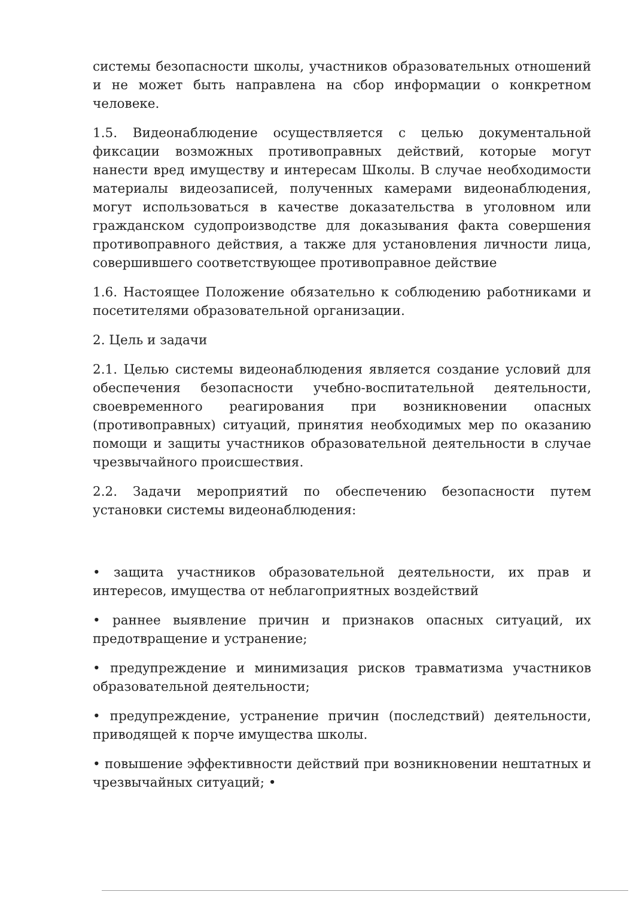системы безопасности школы, участников образовательных отношений и не может быть направлена на сбор информации о конкретном человеке.
1.5. Видеонаблюдение осуществляется с целью документальной фиксации возможных противоправных действий, которые могут нанести вред имуществу и интересам Школы. В случае необходимости материалы видеозаписей, полученных камерами видеонаблюдения, могут использоваться в качестве доказательства в уголовном или гражданском судопроизводстве для доказывания факта совершения противоправного действия, а также для установления личности лица, совершившего соответствующее противоправное действие
1.6. Настоящее Положение обязательно к соблюдению работниками и посетителями образовательной организации.
2. Цель и задачи
2.1. Целью системы видеонаблюдения является создание условий для обеспечения безопасности учебно-воспитательной деятельности, своевременного реагирования при возникновении опасных (противоправных) ситуаций, принятия необходимых мер по оказанию помощи и защиты участников образовательной деятельности в случае чрезвычайного происшествия.
2.2. Задачи мероприятий по обеспечению безопасности путем установки системы видеонаблюдения:
• защита участников образовательной деятельности, их прав и интересов, имущества от неблагоприятных воздействий
• раннее выявление причин и признаков опасных ситуаций, их предотвращение и устранение;
• предупреждение и минимизация рисков травматизма участников образовательной деятельности;
• предупреждение, устранение причин (последствий) деятельности, приводящей к порче имущества школы.
• повышение эффективности действий при возникновении нештатных и чрезвычайных ситуаций; •